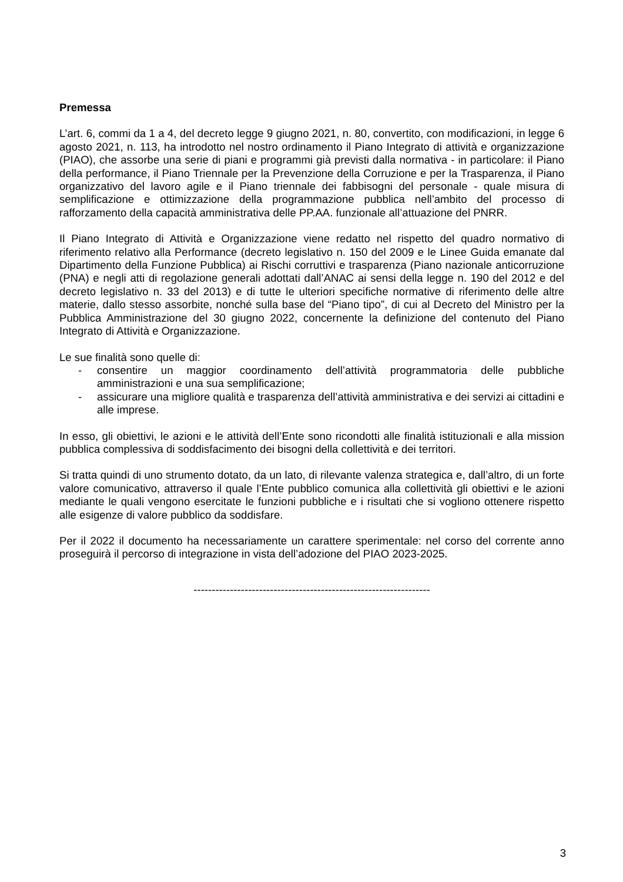Premessa
L’art. 6, commi da 1 a 4, del decreto legge 9 giugno 2021, n. 80, convertito, con modificazioni, in legge 6 agosto 2021, n. 113, ha introdotto nel nostro ordinamento il Piano Integrato di attività e organizzazione (PIAO), che assorbe una serie di piani e programmi già previsti dalla normativa - in particolare: il Piano della performance, il Piano Triennale per la Prevenzione della Corruzione e per la Trasparenza, il Piano organizzativo del lavoro agile e il Piano triennale dei fabbisogni del personale - quale misura di semplificazione e ottimizzazione della programmazione pubblica nell’ambito del processo di rafforzamento della capacità amministrativa delle PP.AA. funzionale all’attuazione del PNRR.
Il Piano Integrato di Attività e Organizzazione viene redatto nel rispetto del quadro normativo di riferimento relativo alla Performance (decreto legislativo n. 150 del 2009 e le Linee Guida emanate dal Dipartimento della Funzione Pubblica) ai Rischi corruttivi e trasparenza (Piano nazionale anticorruzione (PNA) e negli atti di regolazione generali adottati dall’ANAC ai sensi della legge n. 190 del 2012 e del decreto legislativo n. 33 del 2013) e di tutte le ulteriori specifiche normative di riferimento delle altre materie, dallo stesso assorbite, nonché sulla base del “Piano tipo”, di cui al Decreto del Ministro per la Pubblica Amministrazione del 30 giugno 2022, concernente la definizione del contenuto del Piano Integrato di Attività e Organizzazione.
Le sue finalità sono quelle di:
- consentire un maggior coordinamento dell’attività programmatoria delle pubbliche amministrazioni e una sua semplificazione;
- assicurare una migliore qualità e trasparenza dell’attività amministrativa e dei servizi ai cittadini e alle imprese.
In esso, gli obiettivi, le azioni e le attività dell’Ente sono ricondotti alle finalità istituzionali e alla mission pubblica complessiva di soddisfacimento dei bisogni della collettività e dei territori.
Si tratta quindi di uno strumento dotato, da un lato, di rilevante valenza strategica e, dall’altro, di un forte valore comunicativo, attraverso il quale l’Ente pubblico comunica alla collettività gli obiettivi e le azioni mediante le quali vengono esercitate le funzioni pubbliche e i risultati che si vogliono ottenere rispetto alle esigenze di valore pubblico da soddisfare.
Per il 2022 il documento ha necessariamente un carattere sperimentale: nel corso del corrente anno proseguirà il percorso di integrazione in vista dell’adozione del PIAO 2023-2025.
-----------------------------------------------------------------
3